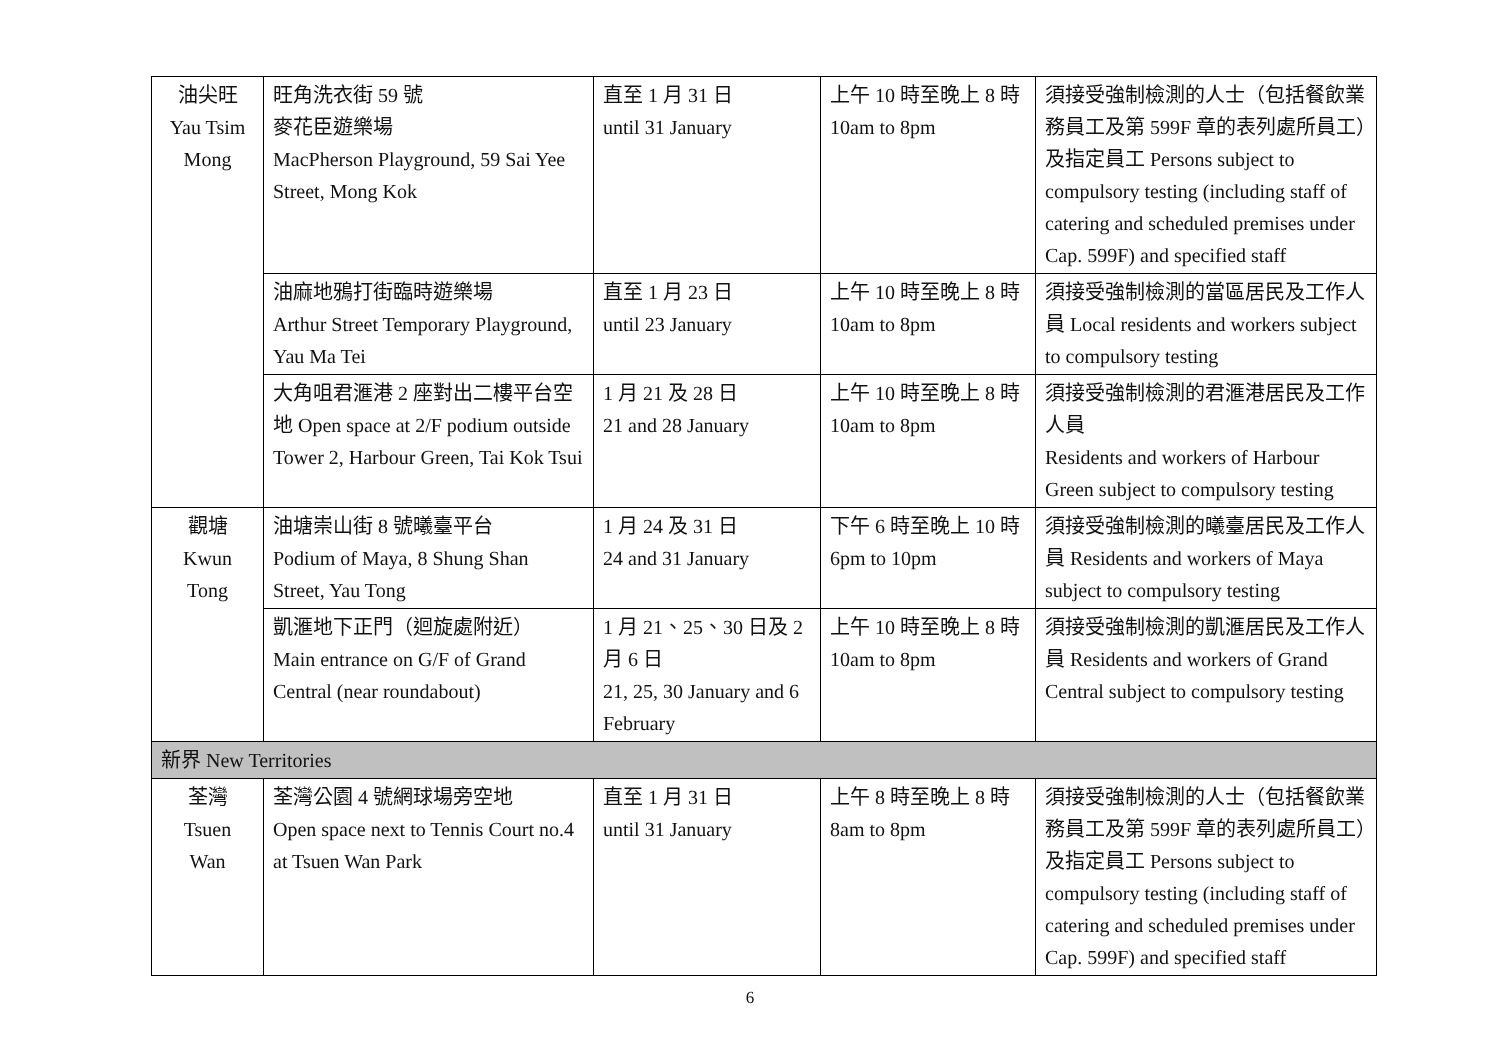| 油尖旺 Yau Tsim Mong | 旺角洗衣街 59 號 麥花臣遊樂場 MacPherson Playground, 59 Sai Yee Street, Mong Kok | 直至 1 月 31 日 until 31 January | 上午 10 時至晚上 8 時 10am to 8pm | 須接受強制檢測的人士（包括餐飲業務員工及第 599F 章的表列處所員工）及指定員工 Persons subject to compulsory testing (including staff of catering and scheduled premises under Cap. 599F) and specified staff |
| | 油麻地鴉打街臨時遊樂場 Arthur Street Temporary Playground, Yau Ma Tei | 直至 1 月 23 日 until 23 January | 上午 10 時至晚上 8 時 10am to 8pm | 須接受強制檢測的當區居民及工作人員 Local residents and workers subject to compulsory testing |
| | 大角咀君滙港 2 座對出二樓平台空地 Open space at 2/F podium outside Tower 2, Harbour Green, Tai Kok Tsui | 1 月 21 及 28 日 21 and 28 January | 上午 10 時至晚上 8 時 10am to 8pm | 須接受強制檢測的君滙港居民及工作人員 Residents and workers of Harbour Green subject to compulsory testing |
| 觀塘 Kwun Tong | 油塘崇山街 8 號曦臺平台 Podium of Maya, 8 Shung Shan Street, Yau Tong | 1 月 24 及 31 日 24 and 31 January | 下午 6 時至晚上 10 時 6pm to 10pm | 須接受強制檢測的曦臺居民及工作人員 Residents and workers of Maya subject to compulsory testing |
| | 凱滙地下正門（迴旋處附近） Main entrance on G/F of Grand Central (near roundabout) | 1 月 21、25、30 日及 2 月 6 日 21, 25, 30 January and 6 February | 上午 10 時至晚上 8 時 10am to 8pm | 須接受強制檢測的凱滙居民及工作人員 Residents and workers of Grand Central subject to compulsory testing |
| 新界 New Territories | | | | |
| 荃灣 Tsuen Wan | 荃灣公園 4 號網球場旁空地 Open space next to Tennis Court no.4 at Tsuen Wan Park | 直至 1 月 31 日 until 31 January | 上午 8 時至晚上 8 時 8am to 8pm | 須接受強制檢測的人士（包括餐飲業務員工及第 599F 章的表列處所員工）及指定員工 Persons subject to compulsory testing (including staff of catering and scheduled premises under Cap. 599F) and specified staff |
6